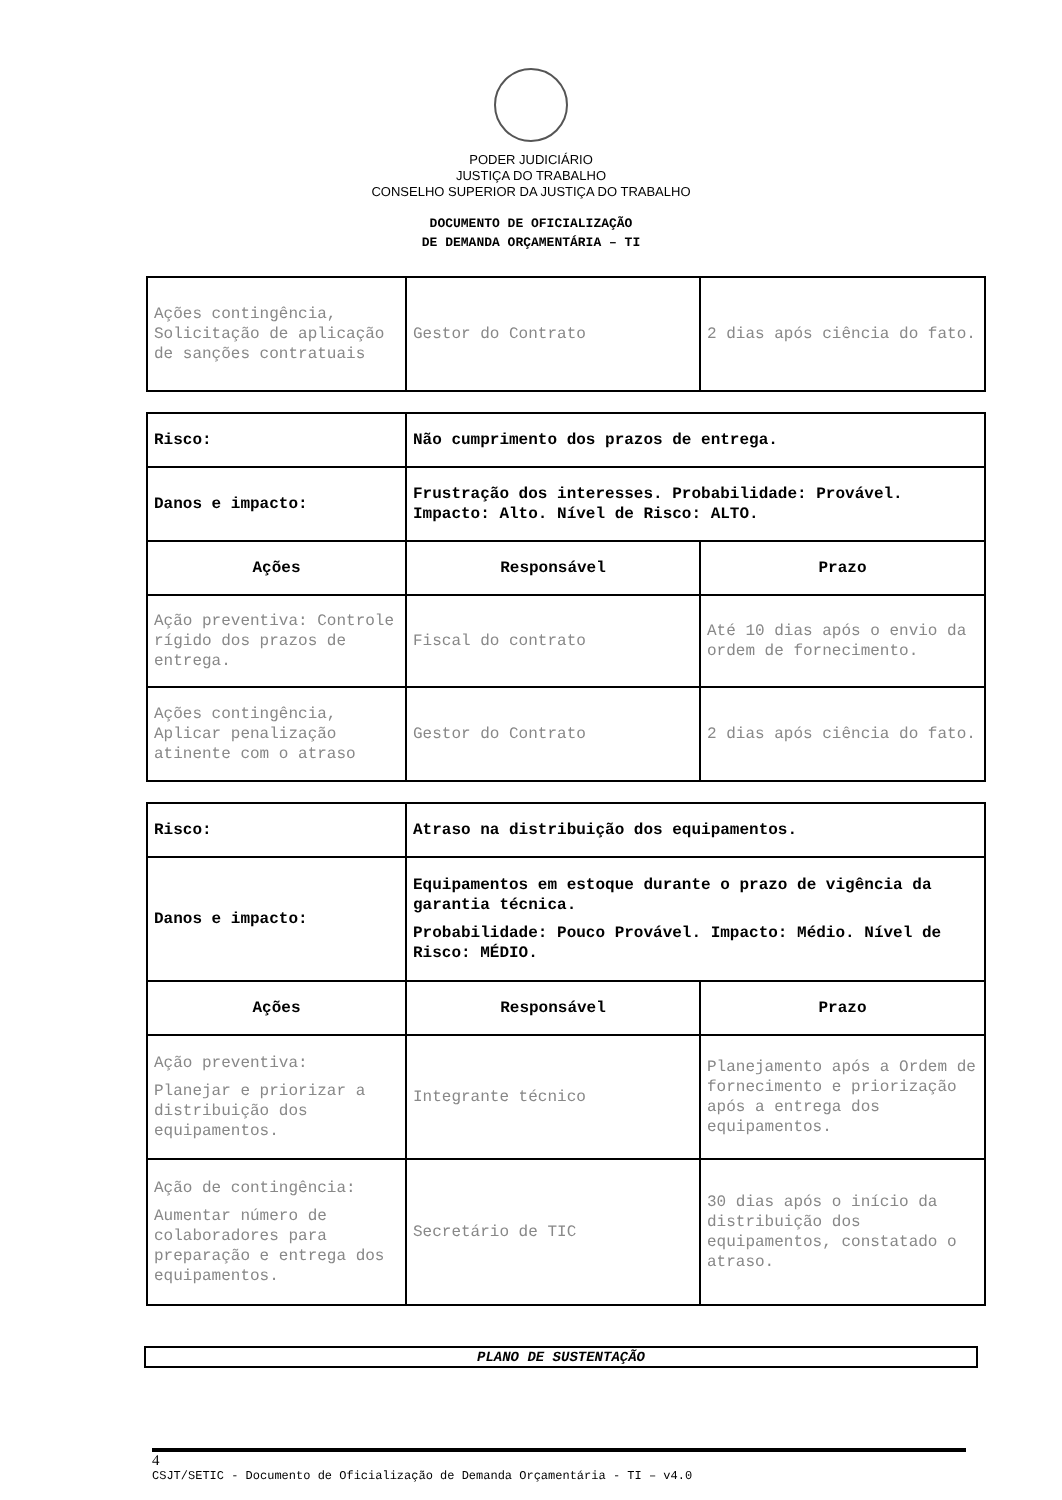PODER JUDICIÁRIO
JUSTIÇA DO TRABALHO
CONSELHO SUPERIOR DA JUSTIÇA DO TRABALHO
DOCUMENTO DE OFICIALIZAÇÃO
DE DEMANDA ORÇAMENTÁRIA – TI
| Ações contingência, Solicitação de aplicação de sanções contratuais | Gestor do Contrato | 2 dias após ciência do fato. |
| Risco: | Não cumprimento dos prazos de entrega. | |
| Danos e impacto: | Frustração dos interesses. Probabilidade: Provável. Impacto: Alto. Nível de Risco: ALTO. | |
| Ações | Responsável | Prazo |
| Ação preventiva: Controle rígido dos prazos de entrega. | Fiscal do contrato | Até 10 dias após o envio da ordem de fornecimento. |
| Ações contingência, Aplicar penalização atinente com o atraso | Gestor do Contrato | 2 dias após ciência do fato. |
| Risco: | Atraso na distribuição dos equipamentos. | |
| Danos e impacto: | Equipamentos em estoque durante o prazo de vigência da garantia técnica. Probabilidade: Pouco Provável. Impacto: Médio. Nível de Risco: MÉDIO. | |
| Ações | Responsável | Prazo |
| Ação preventiva: Planejar e priorizar a distribuição dos equipamentos. | Integrante técnico | Planejamento após a Ordem de fornecimento e priorização após a entrega dos equipamentos. |
| Ação de contingência: Aumentar número de colaboradores para preparação e entrega dos equipamentos. | Secretário de TIC | 30 dias após o início da distribuição dos equipamentos, constatado o atraso. |
PLANO DE SUSTENTAÇÃO
4
CSJT/SETIC - Documento de Oficialização de Demanda Orçamentária - TI – v4.0